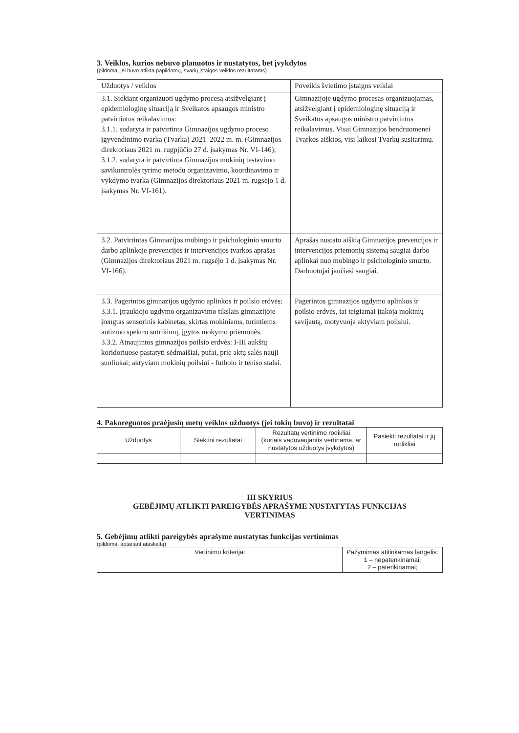3. Veiklos, kurios nebuvo planuotos ir nustatytos, bet įvykdytos
(pildoma, jei buvo atlikta papildomų, svarių įstaigos veiklos rezultatams)
| Užduotys / veiklos | Poveikis švietimo įstaigos veiklai |
| --- | --- |
| 3.1. Siekiant organizuoti ugdymo procesą atsižvelgiant į epidemiologinę situaciją ir Sveikatos apsaugos ministro patvirtintus reikalavimus: 3.1.1. sudaryta ir patvirtinta Gimnazijos ugdymo proceso įgyvendinimo tvarka (Tvarka) 2021–2022 m. m. (Gimnazijos direktoriaus 2021 m. rugpjūčio 27 d. įsakymas Nr. VI-146); 3.1.2. sudaryta ir patvirtinta Gimnazijos mokinių testavimo savikontrolės tyrimo metodu organizavimo, koordinavimo ir vykdymo tvarka (Gimnazijos direktoriaus 2021 m. rugsėjo 1 d. įsakymas Nr. VI-161). | Gimnazijoje ugdymo procesas organizuojamas, atsižvelgiant į epidemiologinę situaciją ir Sveikatos apsaugos ministro patvirtintus reikalavimus. Visai Gimnazijos bendruomenei Tvarkos aiškios, visi laikosi Tvarkų susitarimų. |
| 3.2. Patvirtintas Gimnazijos mobingo ir psichologinio smurto darbo aplinkoje prevencijos ir intervencijos tvarkos aprašas (Gimnazijos direktoriaus 2021 m. rugsėjo 1 d. įsakymas Nr. VI-166). | Aprašas nustato aiškią Gimnazijos prevencijos ir intervencijos priemonių sistemą saugiai darbo aplinkai nuo mobingo ir psichologinio smurto. Darbuotojai jaučiasi saugiai. |
| 3.3. Pagerintos gimnazijos ugdymo aplinkos ir poilsio erdvės: 3.3.1. Įtraukiojo ugdymo organizavimo tikslais gimnazijoje įrengtas sensorinis kabinetas, skirtas mokiniams, turintiems autizmo spektro sutrikimų, įgytos mokymo priemonės. 3.3.2. Atnaujintos gimnazijos poilsio erdvės: I-III aukštų koridoriuose pastatyti sėdmaišiai, pufai, prie aktų salės nauji suoliukai; aktyviam mokinių poilsiui - futbolo ir teniso stalai. | Pagerintos gimnazijos ugdymo aplinkos ir poilsio erdvės, tai teigiamai įtakoja mokinių savijautą, motyvuoja aktyviam poilsiui. |
4. Pakoreguotos praėjusių metų veiklos užduotys (jei tokių buvo) ir rezultatai
| Užduotys | Siektini rezultatai | Rezultatų vertinimo rodikliai (kuriais vadovaujantis vertinama, ar nustatytos užduotys įvykdytos) | Pasiekti rezultatai ir jų rodikliai |
| --- | --- | --- | --- |
III SKYRIUS
GEBĖJIMŲ ATLIKTI PAREIGYBĖS APRAŠYME NUSTATYTAS FUNKCIJAS
VERTINIMAS
5. Gebėjimų atlikti pareigybės aprašyme nustatytas funkcijas vertinimas
(pildoma, aptariant ataskaitą)
| Vertinimo kriterijai | Pažymimas atitinkamas langelis: 1 – nepatenkinamai; 2 – patenkinamai; |
| --- | --- |